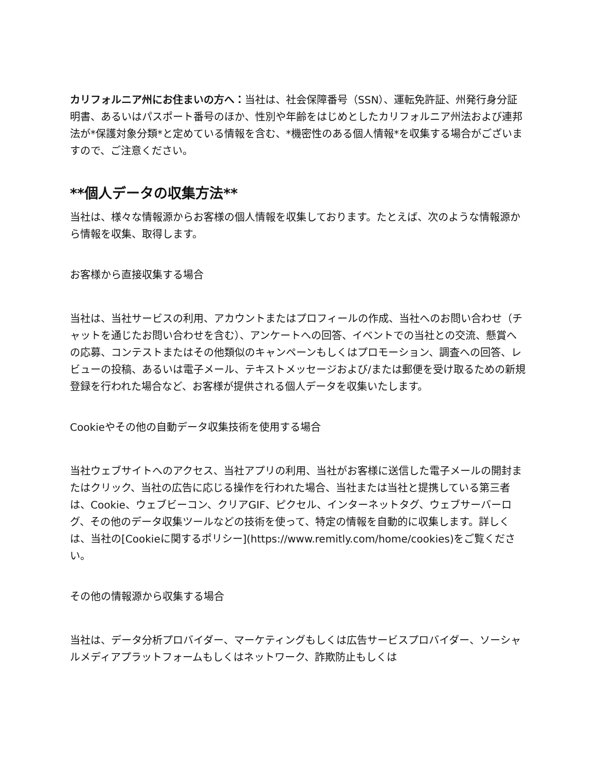カリフォルニア州にお住まいの方へ：当社は、社会保障番号（SSN）、運転免許証、州発行身分証明書、あるいはパスポート番号のほか、性別や年齢をはじめとしたカリフォルニア州法および連邦法が*保護対象分類*と定めている情報を含む、*機密性のある個人情報*を収集する場合がございますので、ご注意ください。
**個人データの収集方法**
当社は、様々な情報源からお客様の個人情報を収集しております。たとえば、次のような情報源から情報を収集、取得します。
お客様から直接収集する場合
当社は、当社サービスの利用、アカウントまたはプロフィールの作成、当社へのお問い合わせ（チャットを通じたお問い合わせを含む）、アンケートへの回答、イベントでの当社との交流、懸賞への応募、コンテストまたはその他類似のキャンペーンもしくはプロモーション、調査への回答、レビューの投稿、あるいは電子メール、テキストメッセージおよび/または郵便を受け取るための新規登録を行われた場合など、お客様が提供される個人データを収集いたします。
Cookieやその他の自動データ収集技術を使用する場合
当社ウェブサイトへのアクセス、当社アプリの利用、当社がお客様に送信した電子メールの開封またはクリック、当社の広告に応じる操作を行われた場合、当社または当社と提携している第三者は、Cookie、ウェブビーコン、クリアGIF、ピクセル、インターネットタグ、ウェブサーバーログ、その他のデータ収集ツールなどの技術を使って、特定の情報を自動的に収集します。詳しくは、当社の[Cookieに関するポリシー](https://www.remitly.com/home/cookies)をご覧ください。
その他の情報源から収集する場合
当社は、データ分析プロバイダー、マーケティングもしくは広告サービスプロバイダー、ソーシャルメディアプラットフォームもしくはネットワーク、詐欺防止もしくは